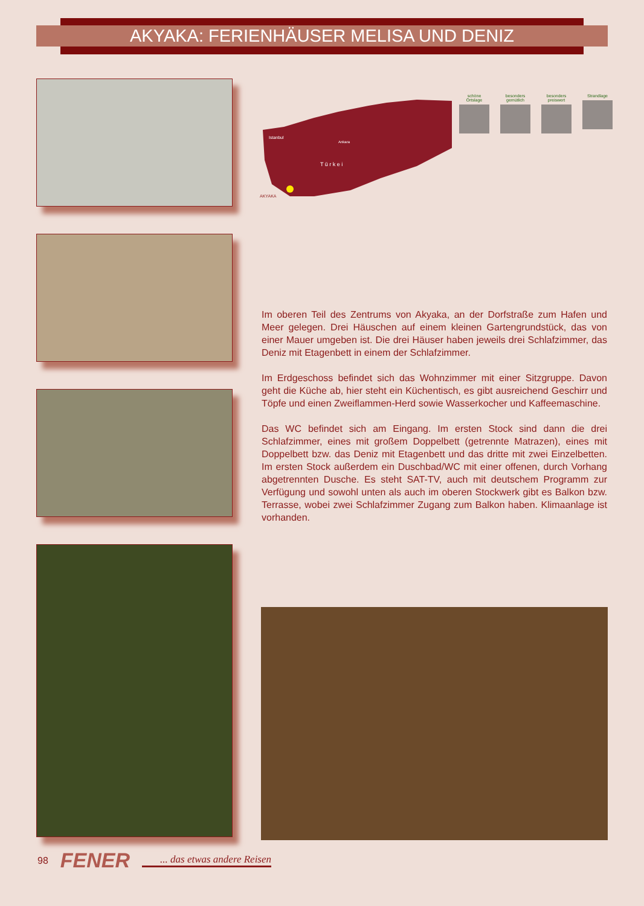AKYAKA: FERIENHÄUSER MELISA UND DENIZ
Istanbul
Ankara
T ü r k e i
AKYAKA
schöne Ortslage
besonders gemütlich
besonders preiswert
Strandlage
Im oberen Teil des Zentrums von Akyaka, an der Dorfstraße zum Hafen und Meer gelegen. Drei Häuschen auf einem kleinen Gartengrundstück, das von einer Mauer umgeben ist. Die drei Häuser haben jeweils drei Schlafzimmer, das Deniz mit Etagenbett in einem der Schlafzimmer.
Im Erdgeschoss befindet sich das Wohnzimmer mit einer Sitzgruppe. Davon geht die Küche ab, hier steht ein Küchentisch, es gibt ausreichend Geschirr und Töpfe und einen Zweiflammen-Herd sowie Wasserkocher und Kaffeemaschine.
Das WC befindet sich am Eingang. Im ersten Stock sind dann die drei Schlafzimmer, eines mit großem Doppelbett (getrennte Matrazen), eines mit Doppelbett bzw. das Deniz mit Etagenbett und das dritte mit zwei Einzelbetten. Im ersten Stock außerdem ein Duschbad/WC mit einer offenen, durch Vorhang abgetrennten Dusche. Es steht SAT-TV, auch mit deutschem Programm zur Verfügung und sowohl unten als auch im oberen Stockwerk gibt es Balkon bzw. Terrasse, wobei zwei Schlafzimmer Zugang zum Balkon haben. Klimaanlage ist vorhanden.
98 FENER... das etwas andere Reisen